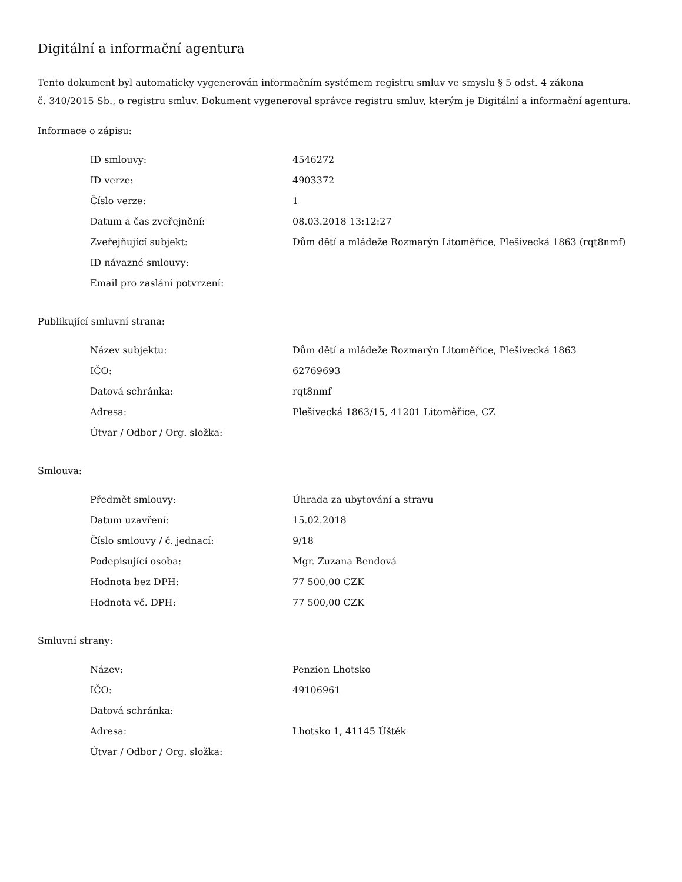Digitální a informační agentura
Tento dokument byl automaticky vygenerován informačním systémem registru smluv ve smyslu § 5 odst. 4 zákona
č. 340/2015 Sb., o registru smluv. Dokument vygeneroval správce registru smluv, kterým je Digitální a informační agentura.
Informace o zápisu:
| ID smlouvy: | 4546272 |
| ID verze: | 4903372 |
| Číslo verze: | 1 |
| Datum a čas zveřejnění: | 08.03.2018 13:12:27 |
| Zveřejňující subjekt: | Dům dětí a mládeže Rozmarýn Litoměřice, Plešivecká 1863 (rqt8nmf) |
| ID návazné smlouvy: | |
| Email pro zaslání potvrzení: | |
Publikující smluvní strana:
| Název subjektu: | Dům dětí a mládeže Rozmarýn Litoměřice, Plešivecká 1863 |
| IČO: | 62769693 |
| Datová schránka: | rqt8nmf |
| Adresa: | Plešivecká 1863/15, 41201 Litoměřice, CZ |
| Útvar / Odbor / Org. složka: | |
Smlouva:
| Předmět smlouvy: | Úhrada za ubytování a stravu |
| Datum uzavření: | 15.02.2018 |
| Číslo smlouvy / č. jednací: | 9/18 |
| Podepisující osoba: | Mgr. Zuzana Bendová |
| Hodnota bez DPH: | 77 500,00 CZK |
| Hodnota vč. DPH: | 77 500,00 CZK |
Smluvní strany:
| Název: | Penzion Lhotsko |
| IČO: | 49106961 |
| Datová schránka: | |
| Adresa: | Lhotsko 1, 41145 Úštěk |
| Útvar / Odbor / Org. složka: | |